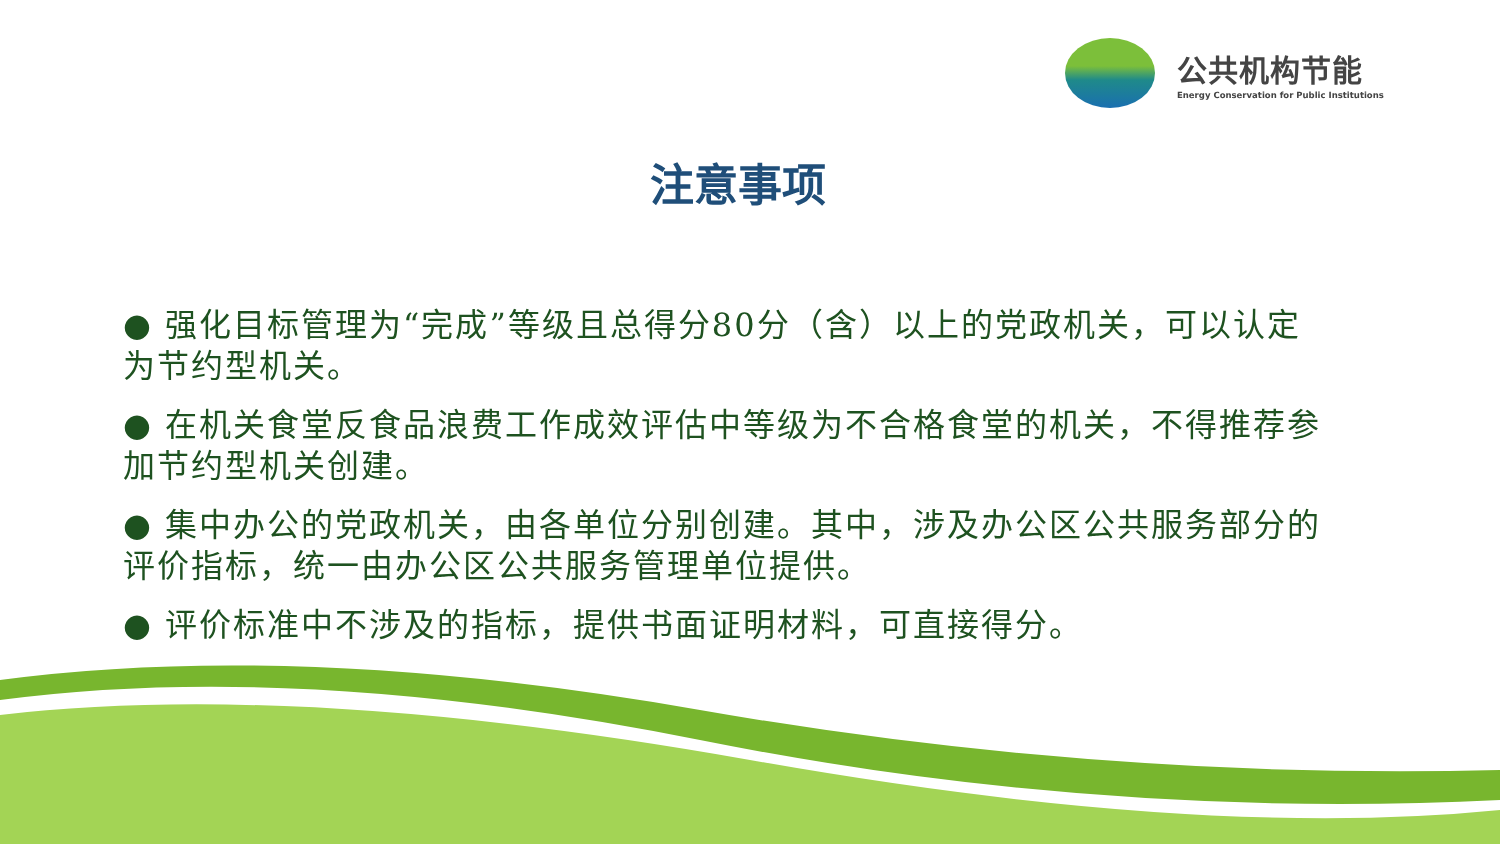公共机构节能
Energy Conservation for Public Institutions
注意事项
● 强化目标管理为“完成”等级且总得分80分（含）以上的党政机关，可以认定为节约型机关。
● 在机关食堂反食品浪费工作成效评估中等级为不合格食堂的机关，不得推荐参加节约型机关创建。
● 集中办公的党政机关，由各单位分别创建。其中，涉及办公区公共服务部分的评价指标，统一由办公区公共服务管理单位提供。
● 评价标准中不涉及的指标，提供书面证明材料，可直接得分。